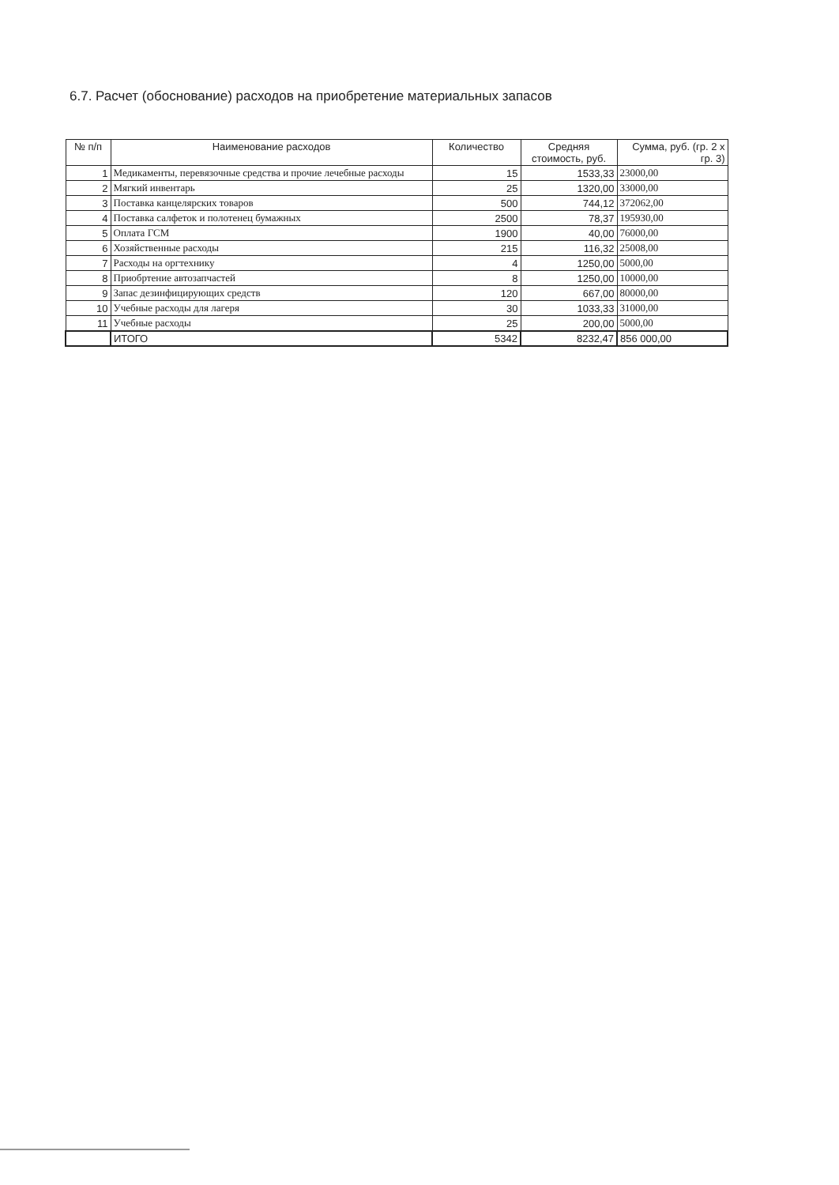6.7. Расчет (обоснование) расходов на приобретение материальных запасов
| № п/п | Наименование расходов | Количество | Средняя стоимость, руб. | Сумма, руб. (гр. 2 х гр. 3) |
| --- | --- | --- | --- | --- |
| 1 | Медикаменты, перевязочные средства и прочие лечебные расходы | 15 | 1533,33 | 23000,00 |
| 2 | Мягкий инвентарь | 25 | 1320,00 | 33000,00 |
| 3 | Поставка канцелярских товаров | 500 | 744,12 | 372062,00 |
| 4 | Поставка салфеток и полотенец бумажных | 2500 | 78,37 | 195930,00 |
| 5 | Оплата ГСМ | 1900 | 40,00 | 76000,00 |
| 6 | Хозяйственные расходы | 215 | 116,32 | 25008,00 |
| 7 | Расходы на оргтехнику | 4 | 1250,00 | 5000,00 |
| 8 | Приобртение автозапчастей | 8 | 1250,00 | 10000,00 |
| 9 | Запас дезинфицирующих средств | 120 | 667,00 | 80000,00 |
| 10 | Учебные расходы для лагеря | 30 | 1033,33 | 31000,00 |
| 11 | Учебные расходы | 25 | 200,00 | 5000,00 |
| | ИТОГО | 5342 | 8232,47 | 856 000,00 |